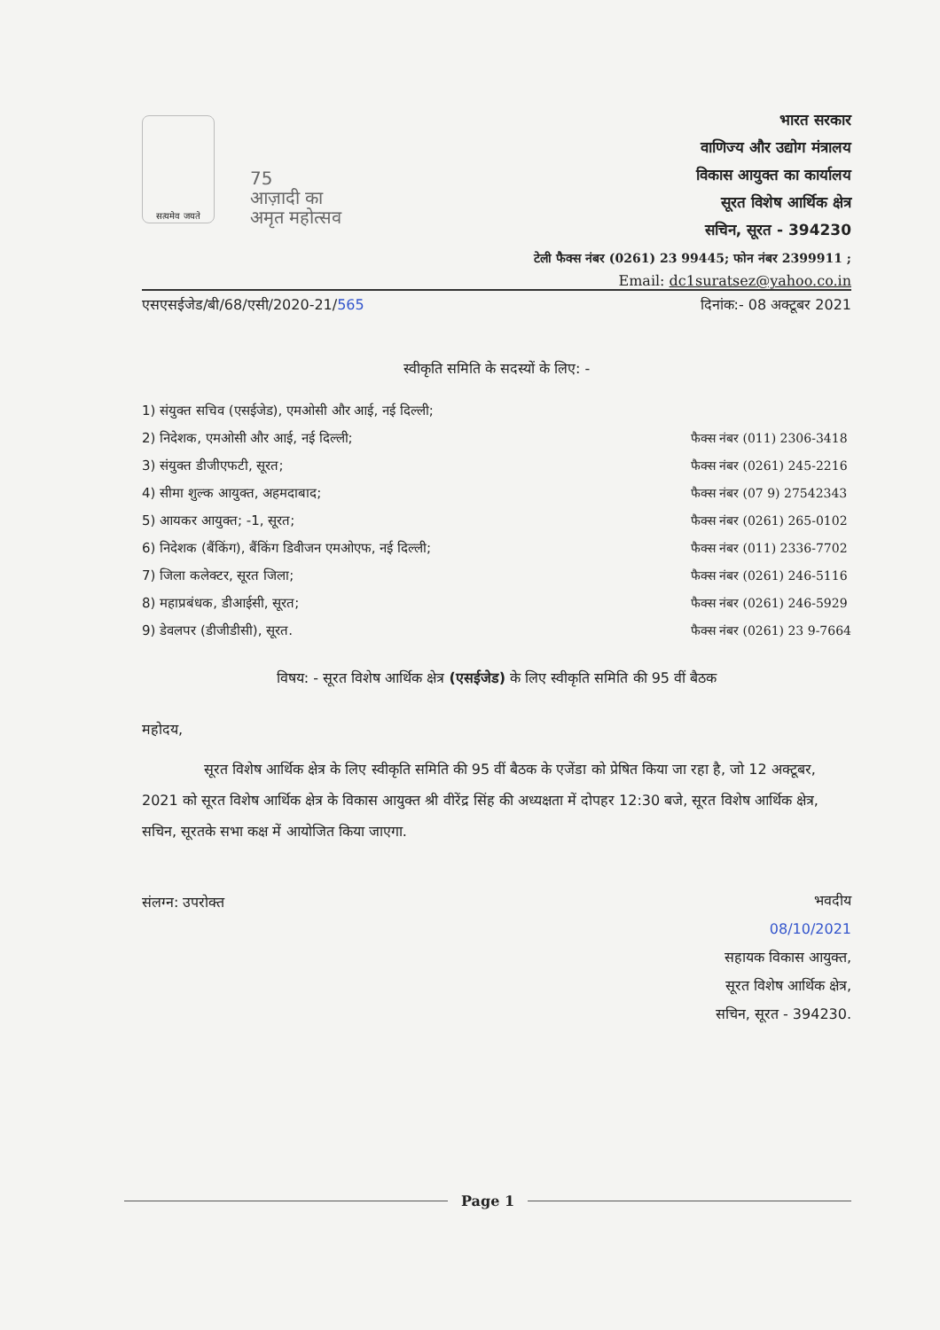सत्यमेव जयते
75
आज़ादी का
अमृत महोत्सव
भारत सरकार
वाणिज्य और उद्योग मंत्रालय
विकास आयुक्त का कार्यालय
सूरत विशेष आर्थिक क्षेत्र
सचिन, सूरत - 394230
टेली फैक्स नंबर (0261) 23 99445; फोन नंबर 2399911 ;
Email: dc1suratsez@yahoo.co.in
एसएसईजेड/बी/68/एसी/2020-21/565 दिनांक:- 08 अक्टूबर 2021
स्वीकृति समिति के सदस्यों के लिए: -
1) संयुक्त सचिव (एसईजेड), एमओसी और आई, नई दिल्ली;
2) निदेशक, एमओसी और आई, नई दिल्ली;
3) संयुक्त डीजीएफटी, सूरत;
4) सीमा शुल्क आयुक्त, अहमदाबाद;
5) आयकर आयुक्त; -1, सूरत;
6) निदेशक (बैंकिंग), बैंकिंग डिवीजन एमओएफ, नई दिल्ली;
7) जिला कलेक्टर, सूरत जिला;
8) महाप्रबंधक, डीआईसी, सूरत;
9) डेवलपर (डीजीडीसी), सूरत.
फैक्स नंबर (011) 2306-3418
फैक्स नंबर (0261) 245-2216
फैक्स नंबर (07 9) 27542343
फैक्स नंबर (0261) 265-0102
फैक्स नंबर (011) 2336-7702
फैक्स नंबर (0261) 246-5116
फैक्स नंबर (0261) 246-5929
फैक्स नंबर (0261) 23 9-7664
विषय: - सूरत विशेष आर्थिक क्षेत्र (एसईजेड) के लिए स्वीकृति समिति की 95 वीं बैठक
महोदय,
सूरत विशेष आर्थिक क्षेत्र के लिए स्वीकृति समिति की 95 वीं बैठक के एजेंडा को प्रेषित किया जा रहा है, जो 12 अक्टूबर, 2021 को सूरत विशेष आर्थिक क्षेत्र के विकास आयुक्त श्री वीरेंद्र सिंह की अध्यक्षता में दोपहर 12:30 बजे, सूरत विशेष आर्थिक क्षेत्र, सचिन, सूरतके सभा कक्ष में आयोजित किया जाएगा.
संलग्न: उपरोक्त
भवदीय
08/10/2021
सहायक विकास आयुक्त,
सूरत विशेष आर्थिक क्षेत्र,
सचिन, सूरत - 394230.
Page 1